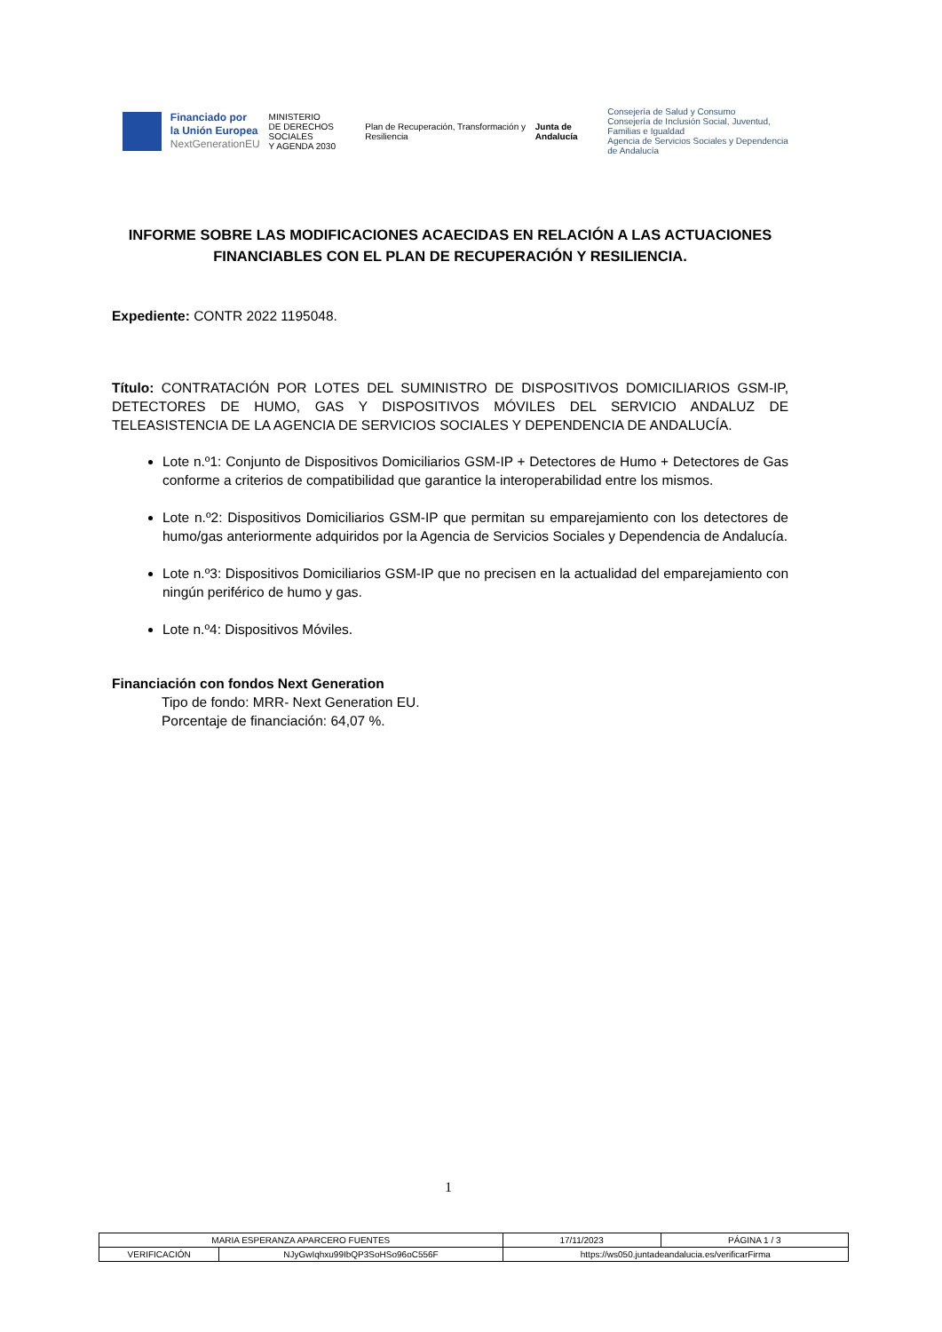Financiado por
la Unión Europea
NextGenerationEU
MINISTERIO
DE DERECHOS SOCIALES
Y AGENDA 2030
Plan de Recuperación, Transformación y Resiliencia
Junta de Andalucía
Consejería de Salud y Consumo
Consejería de Inclusión Social, Juventud, Familias e Igualdad
Agencia de Servicios Sociales y Dependencia de Andalucía
INFORME SOBRE LAS MODIFICACIONES ACAECIDAS EN RELACIÓN A LAS ACTUACIONES FINANCIABLES CON EL PLAN DE RECUPERACIÓN Y RESILIENCIA.
Expediente: CONTR 2022 1195048.
Título: CONTRATACIÓN POR LOTES DEL SUMINISTRO DE DISPOSITIVOS DOMICILIARIOS GSM-IP, DETECTORES DE HUMO, GAS Y DISPOSITIVOS MÓVILES DEL SERVICIO ANDALUZ DE TELEASISTENCIA DE LA AGENCIA DE SERVICIOS SOCIALES Y DEPENDENCIA DE ANDALUCÍA.
Lote n.º1: Conjunto de Dispositivos Domiciliarios GSM-IP + Detectores de Humo + Detectores de Gas conforme a criterios de compatibilidad que garantice la interoperabilidad entre los mismos.
Lote n.º2: Dispositivos Domiciliarios GSM-IP que permitan su emparejamiento con los detectores de humo/gas anteriormente adquiridos por la Agencia de Servicios Sociales y Dependencia de Andalucía.
Lote n.º3: Dispositivos Domiciliarios GSM-IP que no precisen en la actualidad del emparejamiento con ningún periférico de humo y gas.
Lote n.º4: Dispositivos Móviles.
Financiación con fondos Next Generation
Tipo de fondo: MRR- Next Generation EU.
Porcentaje de financiación: 64,07 %.
1
| MARIA ESPERANZA APARCERO FUENTES | | 17/11/2023 | PÁGINA 1 / 3 |
| VERIFICACIÓN | NJyGwIqhxu99IbQP3SoHSo96oC556F | https://ws050.juntadeandalucia.es/verificarFirma | |